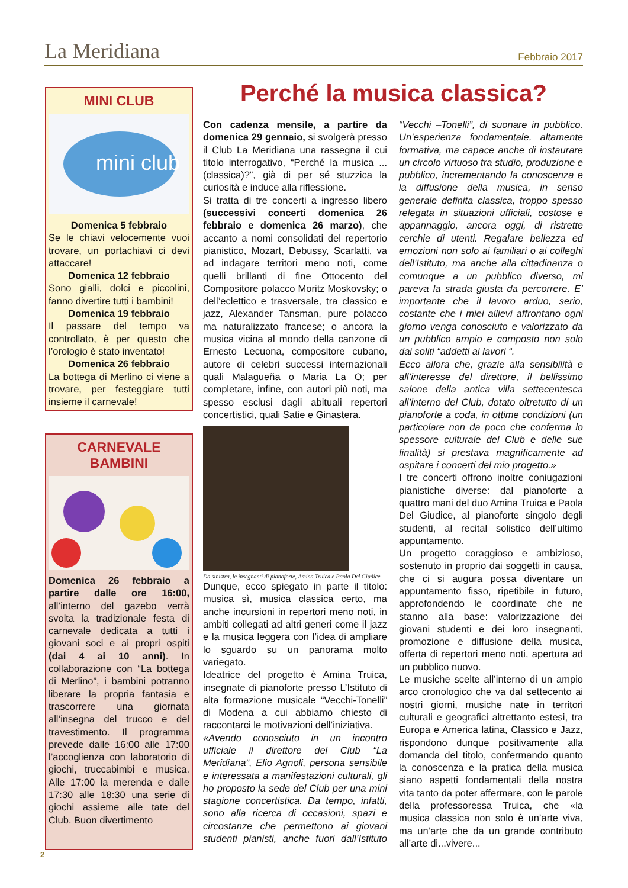La Meridiana Febbraio 2017
MINI CLUB
mini club
Domenica 5 febbraio
Se le chiavi velocemente vuoi trovare, un portachiavi ci devi attaccare!
Domenica 12 febbraio
Sono gialli, dolci e piccolini, fanno divertire tutti i bambini!
Domenica 19 febbraio
Il passare del tempo va controllato, è per questo che l’orologio è stato inventato!
Domenica 26 febbraio
La bottega di Merlino ci viene a trovare, per festeggiare tutti insieme il carnevale!
CARNEVALE
BAMBINI
Domenica 26 febbraio a partire dalle ore 16:00, all’interno del gazebo verrà svolta la tradizionale festa di carnevale dedicata a tutti i giovani soci e ai propri ospiti (dai 4 ai 10 anni). In collaborazione con “La bottega di Merlino”, i bambini potranno liberare la propria fantasia e trascorrere una giornata all’insegna del trucco e del travestimento. Il programma prevede dalle 16:00 alle 17:00 l’accoglienza con laboratorio di giochi, truccabimbi e musica. Alle 17:00 la merenda e dalle 17:30 alle 18:30 una serie di giochi assieme alle tate del Club. Buon divertimento
Perché la musica classica?
Con cadenza mensile, a partire da domenica 29 gennaio, si svolgerà presso il Club La Meridiana una rassegna il cui titolo interrogativo, “Perché la musica ... (classica)?”, già di per sé stuzzica la curiosità e induce alla riflessione.
Si tratta di tre concerti a ingresso libero (successivi concerti domenica 26 febbraio e domenica 26 marzo), che accanto a nomi consolidati del repertorio pianistico, Mozart, Debussy, Scarlatti, va ad indagare territori meno noti, come quelli brillanti di fine Ottocento del Compositore polacco Moritz Moskovsky; o dell’eclettico e trasversale, tra classico e jazz, Alexander Tansman, pure polacco ma naturalizzato francese; o ancora la musica vicina al mondo della canzone di Ernesto Lecuona, compositore cubano, autore di celebri successi internazionali quali Malagueña o Maria La O; per completare, infine, con autori più noti, ma spesso esclusi dagli abituali repertori concertistici, quali Satie e Ginastera.
Da sinistra, le insegnanti di pianoforte, Amina Truica e Paola Del Giudice
Dunque, ecco spiegato in parte il titolo: musica sì, musica classica certo, ma anche incursioni in repertori meno noti, in ambiti collegati ad altri generi come il jazz e la musica leggera con l’idea di ampliare lo sguardo su un panorama molto variegato.
Ideatrice del progetto è Amina Truica, insegnate di pianoforte presso L’Istituto di alta formazione musicale “Vecchi-Tonelli” di Modena a cui abbiamo chiesto di raccontarci le motivazioni dell’iniziativa.
«Avendo conosciuto in un incontro ufficiale il direttore del Club “La Meridiana”, Elio Agnoli, persona sensibile e interessata a manifestazioni culturali, gli ho proposto la sede del Club per una mini stagione concertistica. Da tempo, infatti, sono alla ricerca di occasioni, spazi e circostanze che permettono ai giovani studenti pianisti, anche fuori dall’Istituto “Vecchi –Tonelli”, di suonare in pubblico. Un’esperienza fondamentale, altamente formativa, ma capace anche di instaurare un circolo virtuoso tra studio, produzione e pubblico, incrementando la conoscenza e la diffusione della musica, in senso generale definita classica, troppo spesso relegata in situazioni ufficiali, costose e appannaggio, ancora oggi, di ristrette cerchie di utenti. Regalare bellezza ed emozioni non solo ai familiari o ai colleghi dell’Istituto, ma anche alla cittadinanza o comunque a un pubblico diverso, mi pareva la strada giusta da percorrere. E’ importante che il lavoro arduo, serio, costante che i miei allievi affrontano ogni giorno venga conosciuto e valorizzato da un pubblico ampio e composto non solo dai soliti “addetti ai lavori “.
Ecco allora che, grazie alla sensibilità e all’interesse del direttore, il bellissimo salone della antica villa settecentesca all’interno del Club, dotato oltretutto di un pianoforte a coda, in ottime condizioni (un particolare non da poco che conferma lo spessore culturale del Club e delle sue finalità) si prestava magnificamente ad ospitare i concerti del mio progetto.»
I tre concerti offrono inoltre coniugazioni pianistiche diverse: dal pianoforte a quattro mani del duo Amina Truica e Paola Del Giudice, al pianoforte singolo degli studenti, al recital solistico dell’ultimo appuntamento.
Un progetto coraggioso e ambizioso, sostenuto in proprio dai soggetti in causa, che ci si augura possa diventare un appuntamento fisso, ripetibile in futuro, approfondendo le coordinate che ne stanno alla base: valorizzazione dei giovani studenti e dei loro insegnanti, promozione e diffusione della musica, offerta di repertori meno noti, apertura ad un pubblico nuovo.
Le musiche scelte all’interno di un ampio arco cronologico che va dal settecento ai nostri giorni, musiche nate in territori culturali e geografici altrettanto estesi, tra Europa e America latina, Classico e Jazz, rispondono dunque positivamente alla domanda del titolo, confermando quanto la conoscenza e la pratica della musica siano aspetti fondamentali della nostra vita tanto da poter affermare, con le parole della professoressa Truica, che «la musica classica non solo è un’arte viva, ma un’arte che da un grande contributo all’arte di...vivere...
2